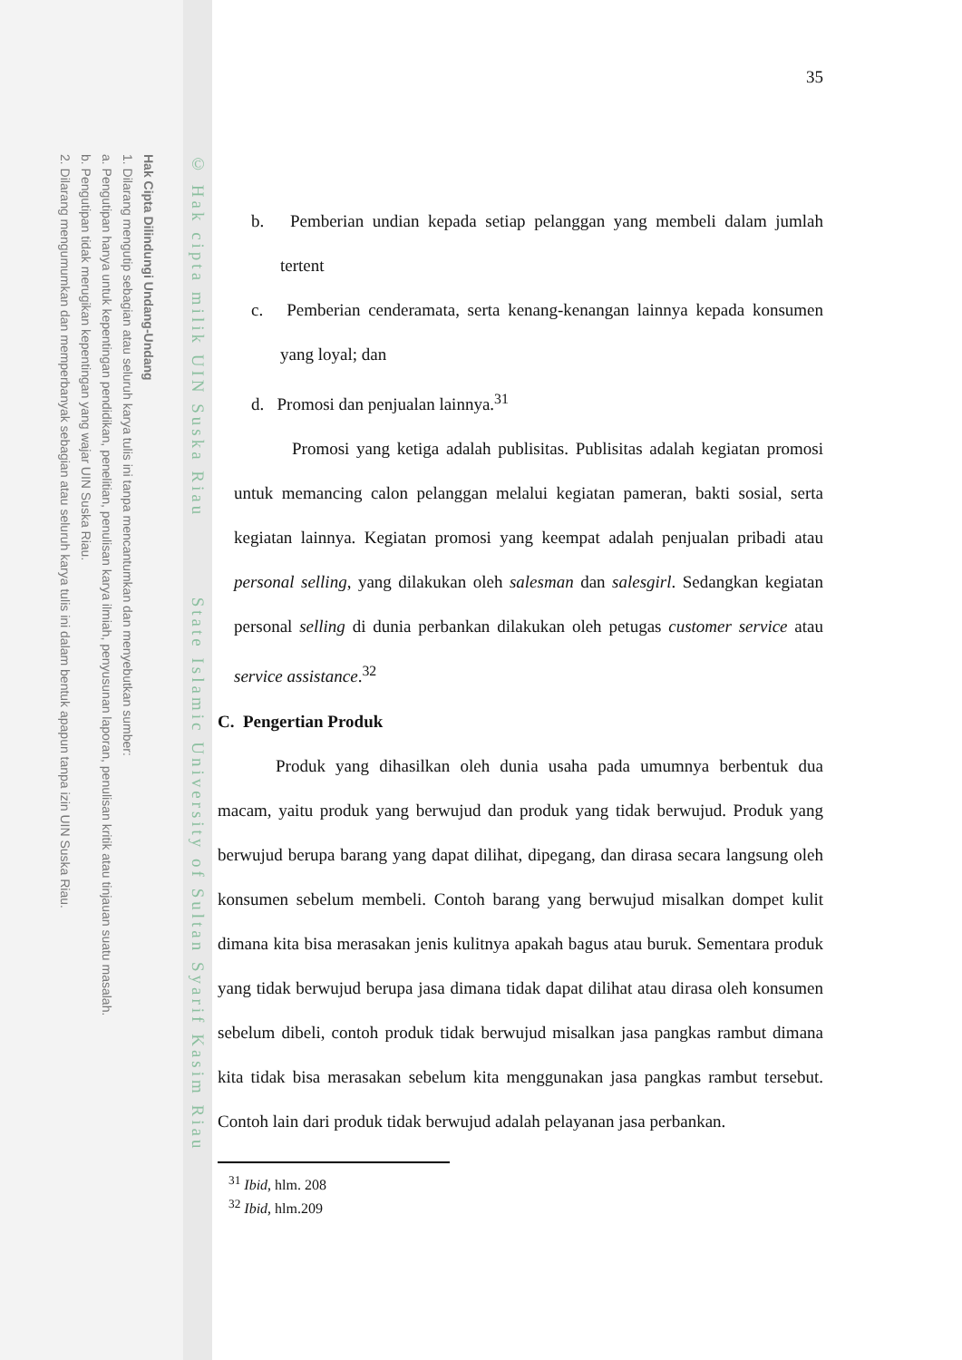Hak Cipta Dilindungi Undang-Undang
1. Dilarang mengutip sebagian atau seluruh karya tulis ini tanpa mencantumkan dan menyebutkan sumber:
a. Pengutipan hanya untuk kepentingan pendidikan, penelitian, penulisan karya ilmiah, penyusunan laporan, penulisan kritik atau tinjauan suatu masalah.
b. Pengutipan tidak merugikan kepentingan yang wajar UIN Suska Riau.
2. Dilarang mengumumkan dan memperbanyak sebagian atau seluruh karya tulis ini dalam bentuk apapun tanpa izin UIN Suska Riau.
© Hak cipta milik UIN Suska Riau State Islamic University of Sultan Syarif Kasim Riau
35
b. Pemberian undian kepada setiap pelanggan yang membeli dalam jumlah tertent
c. Pemberian cenderamata, serta kenang-kenangan lainnya kepada konsumen yang loyal; dan
d. Promosi dan penjualan lainnya.<sup>31</sup>
Promosi yang ketiga adalah publisitas. Publisitas adalah kegiatan promosi untuk memancing calon pelanggan melalui kegiatan pameran, bakti sosial, serta kegiatan lainnya. Kegiatan promosi yang keempat adalah penjualan pribadi atau personal selling, yang dilakukan oleh salesman dan salesgirl. Sedangkan kegiatan personal selling di dunia perbankan dilakukan oleh petugas customer service atau service assistance.<sup>32</sup>
C. Pengertian Produk
Produk yang dihasilkan oleh dunia usaha pada umumnya berbentuk dua macam, yaitu produk yang berwujud dan produk yang tidak berwujud. Produk yang berwujud berupa barang yang dapat dilihat, dipegang, dan dirasa secara langsung oleh konsumen sebelum membeli. Contoh barang yang berwujud misalkan dompet kulit dimana kita bisa merasakan jenis kulitnya apakah bagus atau buruk. Sementara produk yang tidak berwujud berupa jasa dimana tidak dapat dilihat atau dirasa oleh konsumen sebelum dibeli, contoh produk tidak berwujud misalkan jasa pangkas rambut dimana kita tidak bisa merasakan sebelum kita menggunakan jasa pangkas rambut tersebut. Contoh lain dari produk tidak berwujud adalah pelayanan jasa perbankan.
<sup>31</sup> Ibid, hlm. 208
<sup>32</sup> Ibid, hlm.209